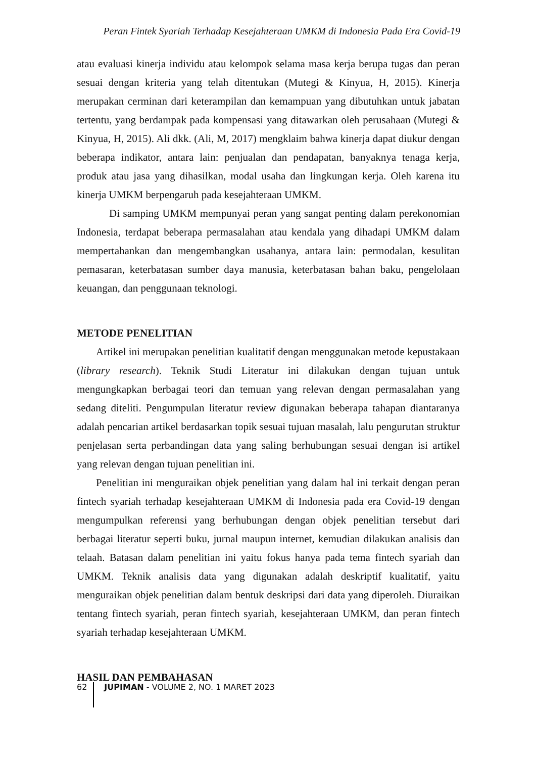Peran Fintek Syariah Terhadap Kesejahteraan UMKM di Indonesia Pada Era Covid-19
atau evaluasi kinerja individu atau kelompok selama masa kerja berupa tugas dan peran sesuai dengan kriteria yang telah ditentukan (Mutegi & Kinyua, H, 2015). Kinerja merupakan cerminan dari keterampilan dan kemampuan yang dibutuhkan untuk jabatan tertentu, yang berdampak pada kompensasi yang ditawarkan oleh perusahaan (Mutegi & Kinyua, H, 2015). Ali dkk. (Ali, M, 2017) mengklaim bahwa kinerja dapat diukur dengan beberapa indikator, antara lain: penjualan dan pendapatan, banyaknya tenaga kerja, produk atau jasa yang dihasilkan, modal usaha dan lingkungan kerja. Oleh karena itu kinerja UMKM berpengaruh pada kesejahteraan UMKM.
Di samping UMKM mempunyai peran yang sangat penting dalam perekonomian Indonesia, terdapat beberapa permasalahan atau kendala yang dihadapi UMKM dalam mempertahankan dan mengembangkan usahanya, antara lain: permodalan, kesulitan pemasaran, keterbatasan sumber daya manusia, keterbatasan bahan baku, pengelolaan keuangan, dan penggunaan teknologi.
METODE PENELITIAN
Artikel ini merupakan penelitian kualitatif dengan menggunakan metode kepustakaan (library research). Teknik Studi Literatur ini dilakukan dengan tujuan untuk mengungkapkan berbagai teori dan temuan yang relevan dengan permasalahan yang sedang diteliti. Pengumpulan literatur review digunakan beberapa tahapan diantaranya adalah pencarian artikel berdasarkan topik sesuai tujuan masalah, lalu pengurutan struktur penjelasan serta perbandingan data yang saling berhubungan sesuai dengan isi artikel yang relevan dengan tujuan penelitian ini.
Penelitian ini menguraikan objek penelitian yang dalam hal ini terkait dengan peran fintech syariah terhadap kesejahteraan UMKM di Indonesia pada era Covid-19 dengan mengumpulkan referensi yang berhubungan dengan objek penelitian tersebut dari berbagai literatur seperti buku, jurnal maupun internet, kemudian dilakukan analisis dan telaah. Batasan dalam penelitian ini yaitu fokus hanya pada tema fintech syariah dan UMKM. Teknik analisis data yang digunakan adalah deskriptif kualitatif, yaitu menguraikan objek penelitian dalam bentuk deskripsi dari data yang diperoleh. Diuraikan tentang fintech syariah, peran fintech syariah, kesejahteraan UMKM, dan peran fintech syariah terhadap kesejahteraan UMKM.
HASIL DAN PEMBAHASAN
62 JUPIMAN - VOLUME 2, NO. 1 MARET 2023